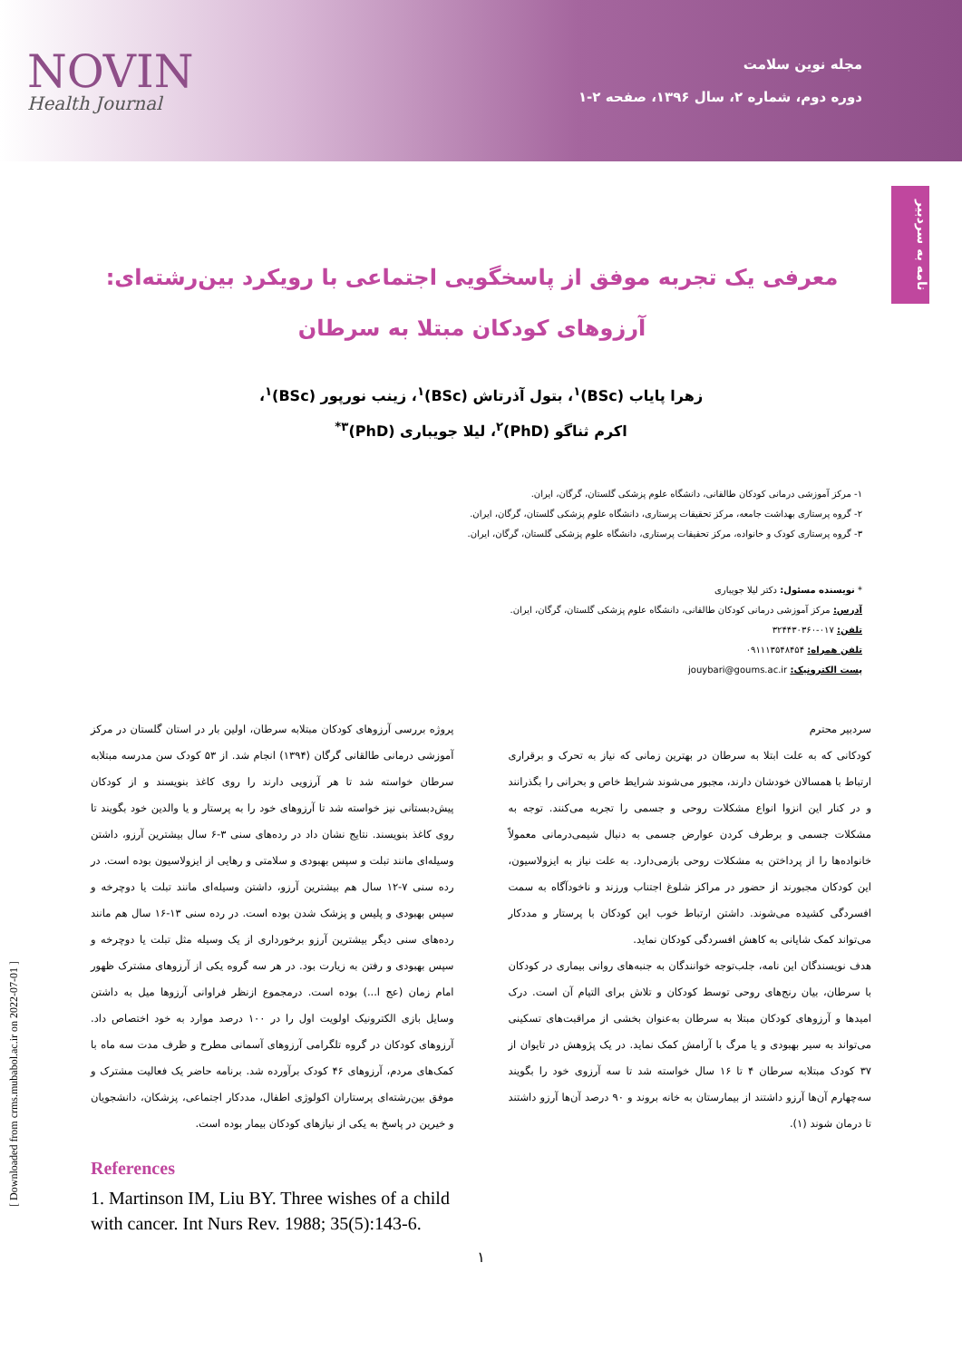NOVIN
Health Journal
مجله نوین سلامت
دوره دوم، شماره ۲، سال ۱۳۹۶، صفحه ۲-۱
نامه به سردبیر
معرفی یک تجربه موفق از پاسخگویی اجتماعی با رویکرد بین‌رشته‌ای:
آرزوهای کودکان مبتلا به سرطان
زهرا پایاب (BSc)<sup>۱</sup>، بتول آذرتاش (BSc)<sup>۱</sup>، زینب نورپور (BSc)<sup>۱</sup>،
اکرم ثناگو (PhD)<sup>۲</sup>، لیلا جویباری (PhD)<sup>۳*</sup>
۱- مرکز آموزشی درمانی کودکان طالقانی، دانشگاه علوم پزشکی گلستان، گرگان، ایران.
۲- گروه پرستاری بهداشت جامعه، مرکز تحقیقات پرستاری، دانشگاه علوم پزشکی گلستان، گرگان، ایران.
۳- گروه پرستاری کودک و خانواده، مرکز تحقیقات پرستاری، دانشگاه علوم پزشکی گلستان، گرگان، ایران.
* نویسنده مسئول: دکتر لیلا جویباری
آدرس: مرکز آموزشی درمانی کودکان طالقانی، دانشگاه علوم پزشکی گلستان، گرگان، ایران.
تلفن: ۰۱۷-۳۲۴۴۳۰۳۶۰
تلفن همراه: ۰۹۱۱۱۳۵۴۸۴۵۴
پست الکترونیک: jouybari@goums.ac.ir
سردبیر محترم
کودکانی که به علت ابتلا به سرطان در بهترین زمانی که نیاز به تحرک و برقراری ارتباط با همسالان خودشان دارند، مجبور می‌شوند شرایط خاص و بحرانی را بگذرانند و در کنار این انزوا انواع مشکلات روحی و جسمی را تجربه می‌کنند. توجه به مشکلات جسمی و برطرف کردن عوارض جسمی به دنبال شیمی‌درمانی معمولاً خانواده‌ها را از پرداختن به مشکلات روحی بازمی‌دارد. به علت نیاز به ایزولاسیون، این کودکان مجبورند از حضور در مراکز شلوغ اجتناب ورزند و ناخودآگاه به سمت افسردگی کشیده می‌شوند. داشتن ارتباط خوب این کودکان با پرستار و مددکار می‌تواند کمک شایانی به کاهش افسردگی کودکان نماید.
هدف نویسندگان این نامه، جلب‌توجه خوانندگان به جنبه‌های روانی بیماری در کودکان با سرطان، بیان رنج‌های روحی توسط کودکان و تلاش برای التیام آن است. درک امیدها و آرزوهای کودکان مبتلا به سرطان به‌عنوان بخشی از مراقبت‌های تسکینی می‌تواند به سیر بهبودی و یا مرگ با آرامش کمک نماید. در یک پژوهش در تایوان از ۳۷ کودک مبتلابه سرطان ۴ تا ۱۶ سال خواسته شد تا سه آرزوی خود را بگویند سه‌چهارم آن‌ها آرزو داشتند از بیمارستان به خانه بروند و ۹۰ درصد آن‌ها آرزو داشتند تا درمان شوند (۱).
پروژه بررسی آرزوهای کودکان مبتلابه سرطان، اولین بار در استان گلستان در مرکز آموزشی درمانی طالقانی گرگان (۱۳۹۴) انجام شد. از ۵۳ کودک سن مدرسه مبتلابه سرطان خواسته شد تا هر آرزویی دارند را روی کاغذ بنویسند و از کودکان پیش‌دبستانی نیز خواسته شد تا آرزوهای خود را به پرستار و یا والدین خود بگویند تا روی کاغذ بنویسند. نتایج نشان داد در رده‌های سنی ۳-۶ سال بیشترین آرزو، داشتن وسیله‌ای مانند تبلت و سپس بهبودی و سلامتی و رهایی از ایزولاسیون بوده است. در رده سنی ۷-۱۲ سال هم بیشترین آرزو، داشتن وسیله‌ای مانند تبلت یا دوچرخه و سپس بهبودی و پلیس و پزشک شدن بوده است. در رده سنی ۱۳-۱۶ سال هم مانند رده‌های سنی دیگر بیشترین آرزو برخورداری از یک وسیله مثل تبلت یا دوچرخه و سپس بهبودی و رفتن به زیارت بود. در هر سه گروه یکی از آرزوهای مشترک ظهور امام زمان (عج ا...) بوده است. درمجموع ازنظر فراوانی آرزوها میل به داشتن وسایل بازی الکترونیک اولویت اول را در ۱۰۰ درصد موارد به خود اختصاص داد. آرزوهای کودکان در گروه تلگرامی آرزوهای آسمانی مطرح و ظرف مدت سه ماه با کمک‌های مردم، آرزوهای ۴۶ کودک برآورده شد. برنامه حاضر یک فعالیت مشترک و موفق بین‌رشته‌ای پرستاران اکولوژی اطفال، مددکار اجتماعی، پزشکان، دانشجویان و خیرین در پاسخ به یکی از نیازهای کودکان بیمار بوده است.
References
1. Martinson IM, Liu BY. Three wishes of a child with cancer. Int Nurs Rev. 1988; 35(5):143-6.
۱
[ Downloaded from crms.mubabol.ac.ir on 2022-07-01 ]